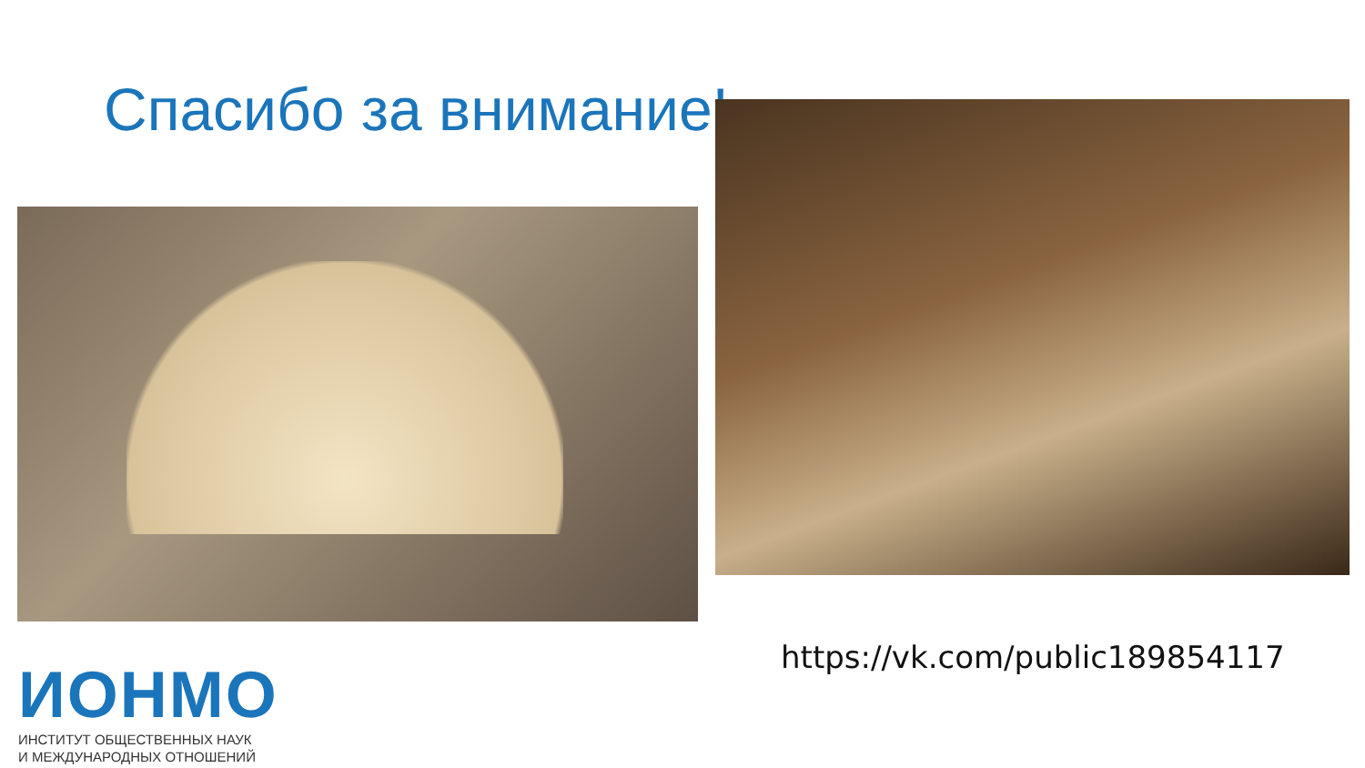Спасибо за внимание!
https://vk.com/public189854117
ИОНМО
ИНСТИТУТ ОБЩЕСТВЕННЫХ НАУК
И МЕЖДУНАРОДНЫХ ОТНОШЕНИЙ